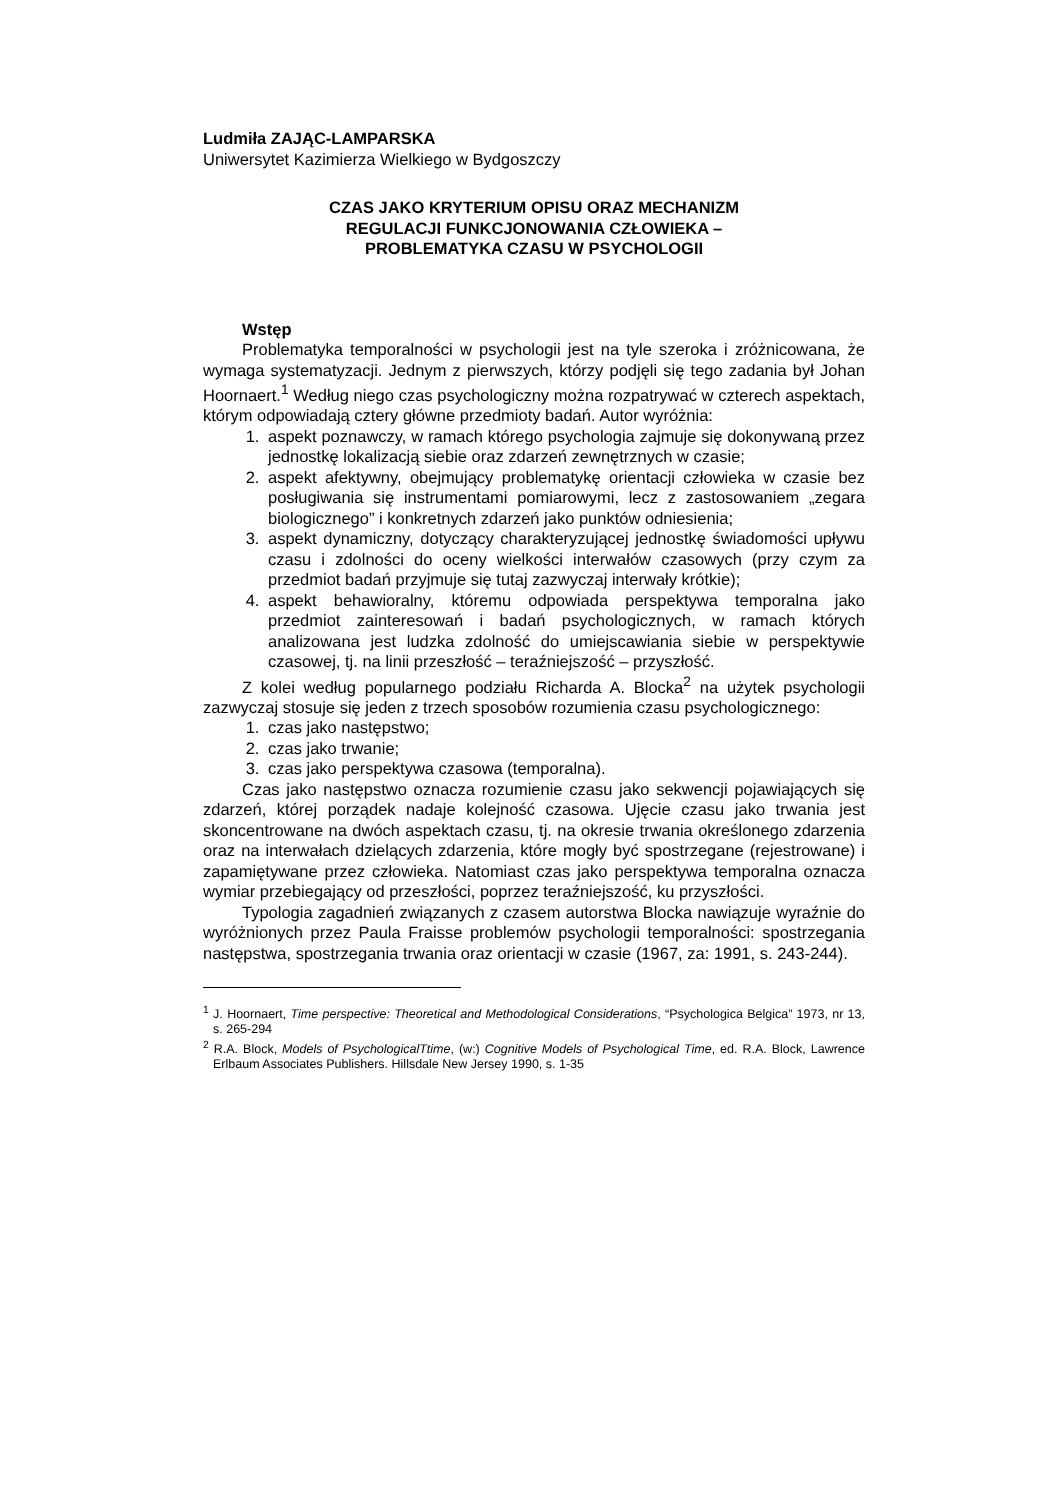Ludmiła ZAJĄC-LAMPARSKA
Uniwersytet Kazimierza Wielkiego w Bydgoszczy
CZAS JAKO KRYTERIUM OPISU ORAZ MECHANIZM
REGULACJI FUNKCJONOWANIA CZŁOWIEKA –
PROBLEMATYKA CZASU W PSYCHOLOGII
Wstęp
Problematyka temporalności w psychologii jest na tyle szeroka i zróżnicowana, że wymaga systematyzacji. Jednym z pierwszych, którzy podjęli się tego zadania był Johan Hoornaert.<sup>1</sup> Według niego czas psychologiczny można rozpatrywać w czterech aspektach, którym odpowiadają cztery główne przedmioty badań. Autor wyróżnia:
1. aspekt poznawczy, w ramach którego psychologia zajmuje się dokonywaną przez jednostkę lokalizacją siebie oraz zdarzeń zewnętrznych w czasie;
2. aspekt afektywny, obejmujący problematykę orientacji człowieka w czasie bez posługiwania się instrumentami pomiarowymi, lecz z zastosowaniem „zegara biologicznego” i konkretnych zdarzeń jako punktów odniesienia;
3. aspekt dynamiczny, dotyczący charakteryzującej jednostkę świadomości upływu czasu i zdolności do oceny wielkości interwałów czasowych (przy czym za przedmiot badań przyjmuje się tutaj zazwyczaj interwały krótkie);
4. aspekt behawioralny, któremu odpowiada perspektywa temporalna jako przedmiot zainteresowań i badań psychologicznych, w ramach których analizowana jest ludzka zdolność do umiejscawiania siebie w perspektywie czasowej, tj. na linii przeszłość – teraźniejszość – przyszłość.
Z kolei według popularnego podziału Richarda A. Blocka<sup>2</sup> na użytek psychologii zazwyczaj stosuje się jeden z trzech sposobów rozumienia czasu psychologicznego:
1. czas jako następstwo;
2. czas jako trwanie;
3. czas jako perspektywa czasowa (temporalna).
Czas jako następstwo oznacza rozumienie czasu jako sekwencji pojawiających się zdarzeń, której porządek nadaje kolejność czasowa. Ujęcie czasu jako trwania jest skoncentrowane na dwóch aspektach czasu, tj. na okresie trwania określonego zdarzenia oraz na interwałach dzielących zdarzenia, które mogły być spostrzegane (rejestrowane) i zapamiętywane przez człowieka. Natomiast czas jako perspektywa temporalna oznacza wymiar przebiegający od przeszłości, poprzez teraźniejszość, ku przyszłości.
Typologia zagadnień związanych z czasem autorstwa Blocka nawiązuje wyraźnie do wyróżnionych przez Paula Fraisse problemów psychologii temporalności: spostrzegania następstwa, spostrzegania trwania oraz orientacji w czasie (1967, za: 1991, s. 243-244).
<sup>1</sup> J. Hoornaert, Time perspective: Theoretical and Methodological Considerations, “Psychologica Belgica” 1973, nr 13, s. 265-294
<sup>2</sup> R.A. Block, Models of PsychologicalTtime, (w:) Cognitive Models of Psychological Time, ed. R.A. Block, Lawrence Erlbaum Associates Publishers. Hillsdale New Jersey 1990, s. 1-35